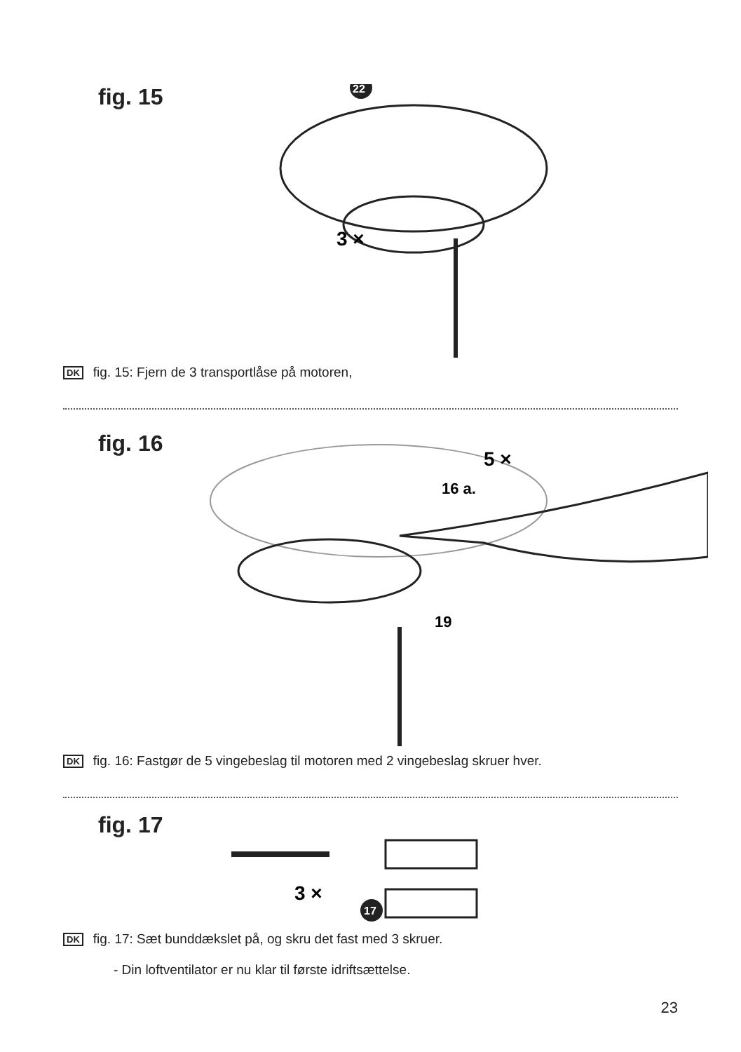fig. 15
22
3 ×
DK fig. 15: Fjern de 3 transportlåse på motoren,
fig. 16
5 ×
16 a.
19
DK fig. 16: Fastgør de 5 vingebeslag til motoren med 2 vingebeslag skruer hver.
fig. 17
3 ×
17
DK fig. 17: Sæt bunddækslet på, og skru det fast med 3 skruer.
- Din loftventilator er nu klar til første idriftsættelse.
23